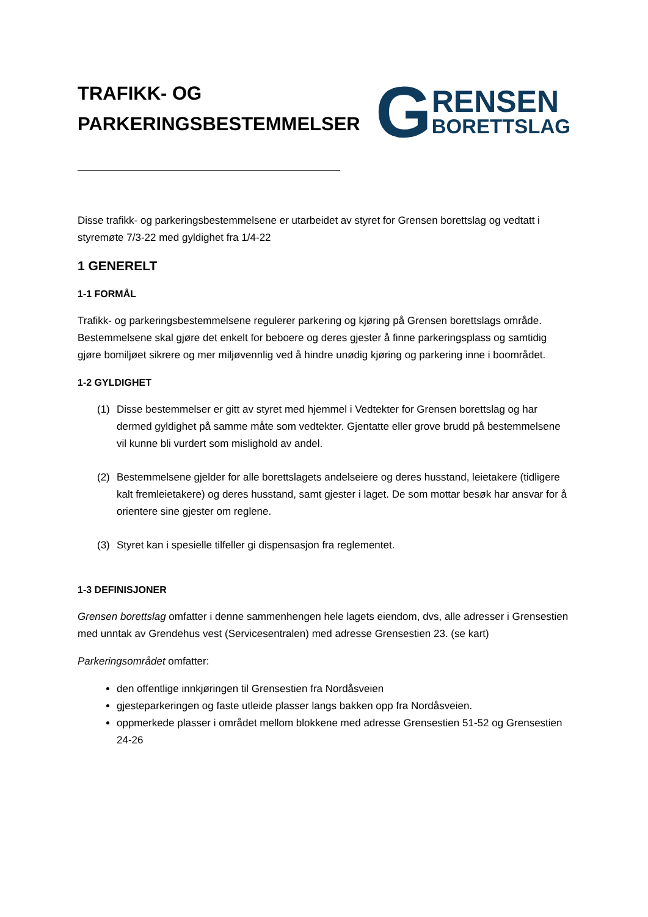TRAFIKK- OG
PARKERINGSBESTEMMELSER
G
RENSEN
BORETTSLAG
Disse trafikk- og parkeringsbestemmelsene er utarbeidet av styret for Grensen borettslag og vedtatt i styremøte 7/3-22 med gyldighet fra 1/4-22
1 GENERELT
1-1 FORMÅL
Trafikk- og parkeringsbestemmelsene regulerer parkering og kjøring på Grensen borettslags område. Bestemmelsene skal gjøre det enkelt for beboere og deres gjester å finne parkeringsplass og samtidig gjøre bomiljøet sikrere og mer miljøvennlig ved å hindre unødig kjøring og parkering inne i boområdet.
1-2 GYLDIGHET
(1) Disse bestemmelser er gitt av styret med hjemmel i Vedtekter for Grensen borettslag og har dermed gyldighet på samme måte som vedtekter. Gjentatte eller grove brudd på bestemmelsene vil kunne bli vurdert som mislighold av andel.
(2) Bestemmelsene gjelder for alle borettslagets andelseiere og deres husstand, leietakere (tidligere kalt fremleietakere) og deres husstand, samt gjester i laget. De som mottar besøk har ansvar for å orientere sine gjester om reglene.
(3) Styret kan i spesielle tilfeller gi dispensasjon fra reglementet.
1-3 DEFINISJONER
Grensen borettslag omfatter i denne sammenhengen hele lagets eiendom, dvs, alle adresser i Grensestien med unntak av Grendehus vest (Servicesentralen) med adresse Grensestien 23. (se kart)
Parkeringsområdet omfatter:
den offentlige innkjøringen til Grensestien fra Nordåsveien
gjesteparkeringen og faste utleide plasser langs bakken opp fra Nordåsveien.
oppmerkede plasser i området mellom blokkene med adresse Grensestien 51-52 og Grensestien 24-26